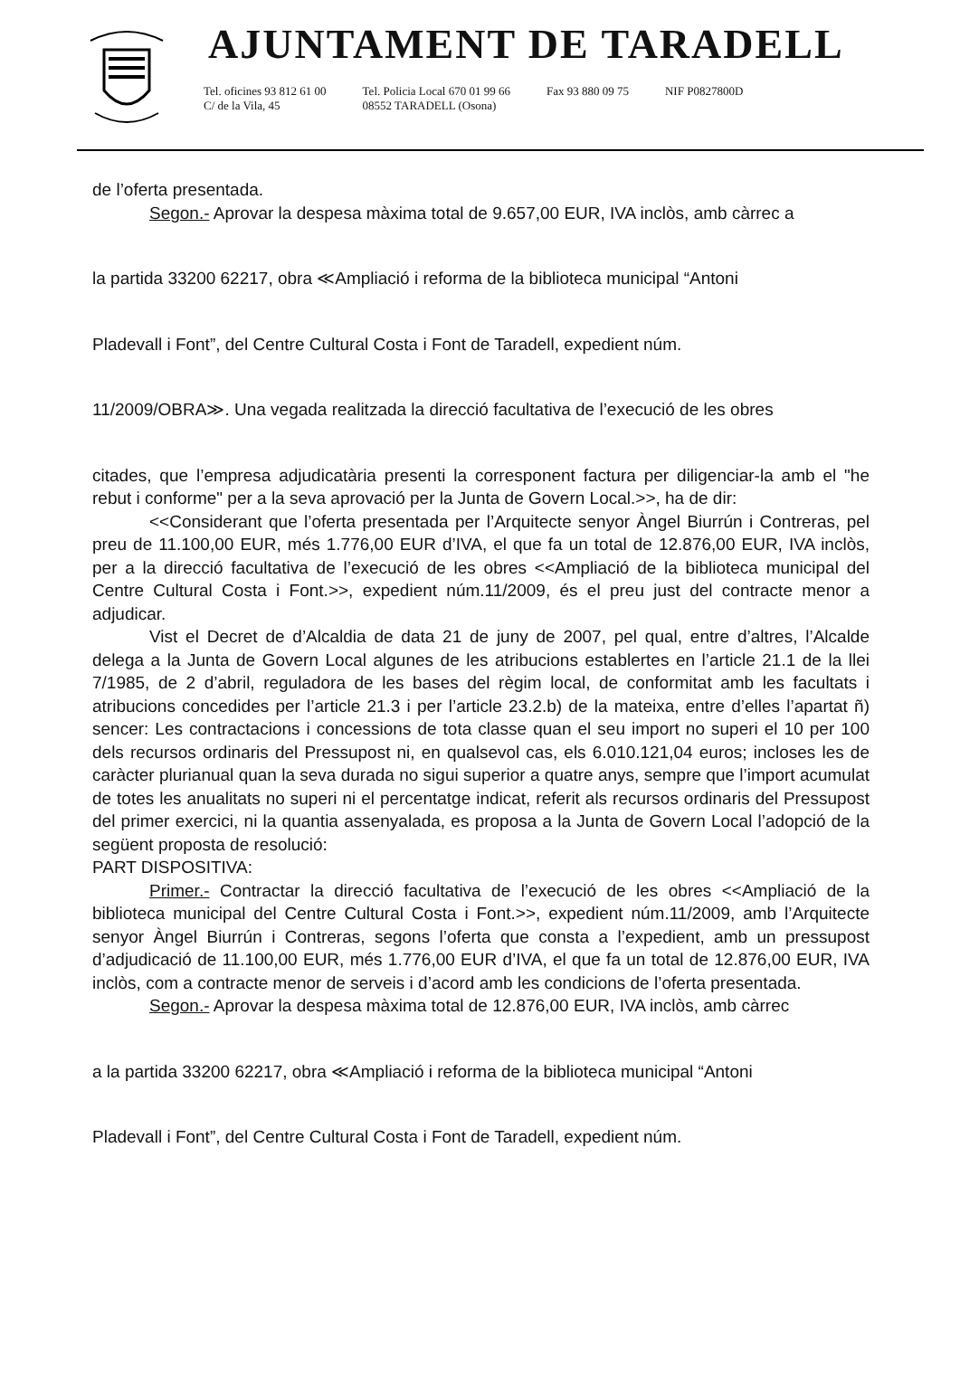AJUNTAMENT DE TARADELL
Tel. oficines 93 812 61 00
C/ de la Vila, 45
Tel. Policia Local 670 01 99 66
08552 TARADELL (Osona)
Fax 93 880 09 75 NIF P0827800D
de l’oferta presentada.
Segon.- Aprovar la despesa màxima total de 9.657,00 EUR, IVA inclòs, amb càrrec a
la partida 33200 62217, obra ≪Ampliació i reforma de la biblioteca municipal “Antoni
Pladevall i Font”, del Centre Cultural Costa i Font de Taradell, expedient núm.
11/2009/OBRA≫. Una vegada realitzada la direcció facultativa de l’execució de les obres
citades, que l’empresa adjudicatària presenti la corresponent factura per diligenciar-la amb el "he rebut i conforme" per a la seva aprovació per la Junta de Govern Local.>>, ha de dir:
<<Considerant que l’oferta presentada per l’Arquitecte senyor Àngel Biurrún i Contreras, pel preu de 11.100,00 EUR, més 1.776,00 EUR d’IVA, el que fa un total de 12.876,00 EUR, IVA inclòs, per a la direcció facultativa de l’execució de les obres <<Ampliació de la biblioteca municipal del Centre Cultural Costa i Font.>>, expedient núm.11/2009, és el preu just del contracte menor a adjudicar.
Vist el Decret de d’Alcaldia de data 21 de juny de 2007, pel qual, entre d’altres, l’Alcalde delega a la Junta de Govern Local algunes de les atribucions establertes en l’article 21.1 de la llei 7/1985, de 2 d’abril, reguladora de les bases del règim local, de conformitat amb les facultats i atribucions concedides per l’article 21.3 i per l’article 23.2.b) de la mateixa, entre d’elles l’apartat ñ) sencer: Les contractacions i concessions de tota classe quan el seu import no superi el 10 per 100 dels recursos ordinaris del Pressupost ni, en qualsevol cas, els 6.010.121,04 euros; incloses les de caràcter plurianual quan la seva durada no sigui superior a quatre anys, sempre que l’import acumulat de totes les anualitats no superi ni el percentatge indicat, referit als recursos ordinaris del Pressupost del primer exercici, ni la quantia assenyalada, es proposa a la Junta de Govern Local l’adopció de la següent proposta de resolució:
PART DISPOSITIVA:
Primer.- Contractar la direcció facultativa de l’execució de les obres <<Ampliació de la biblioteca municipal del Centre Cultural Costa i Font.>>, expedient núm.11/2009, amb l’Arquitecte senyor Àngel Biurrún i Contreras, segons l’oferta que consta a l’expedient, amb un pressupost d’adjudicació de 11.100,00 EUR, més 1.776,00 EUR d’IVA, el que fa un total de 12.876,00 EUR, IVA inclòs, com a contracte menor de serveis i d’acord amb les condicions de l’oferta presentada.
Segon.- Aprovar la despesa màxima total de 12.876,00 EUR, IVA inclòs, amb càrrec
a la partida 33200 62217, obra ≪Ampliació i reforma de la biblioteca municipal “Antoni
Pladevall i Font”, del Centre Cultural Costa i Font de Taradell, expedient núm.